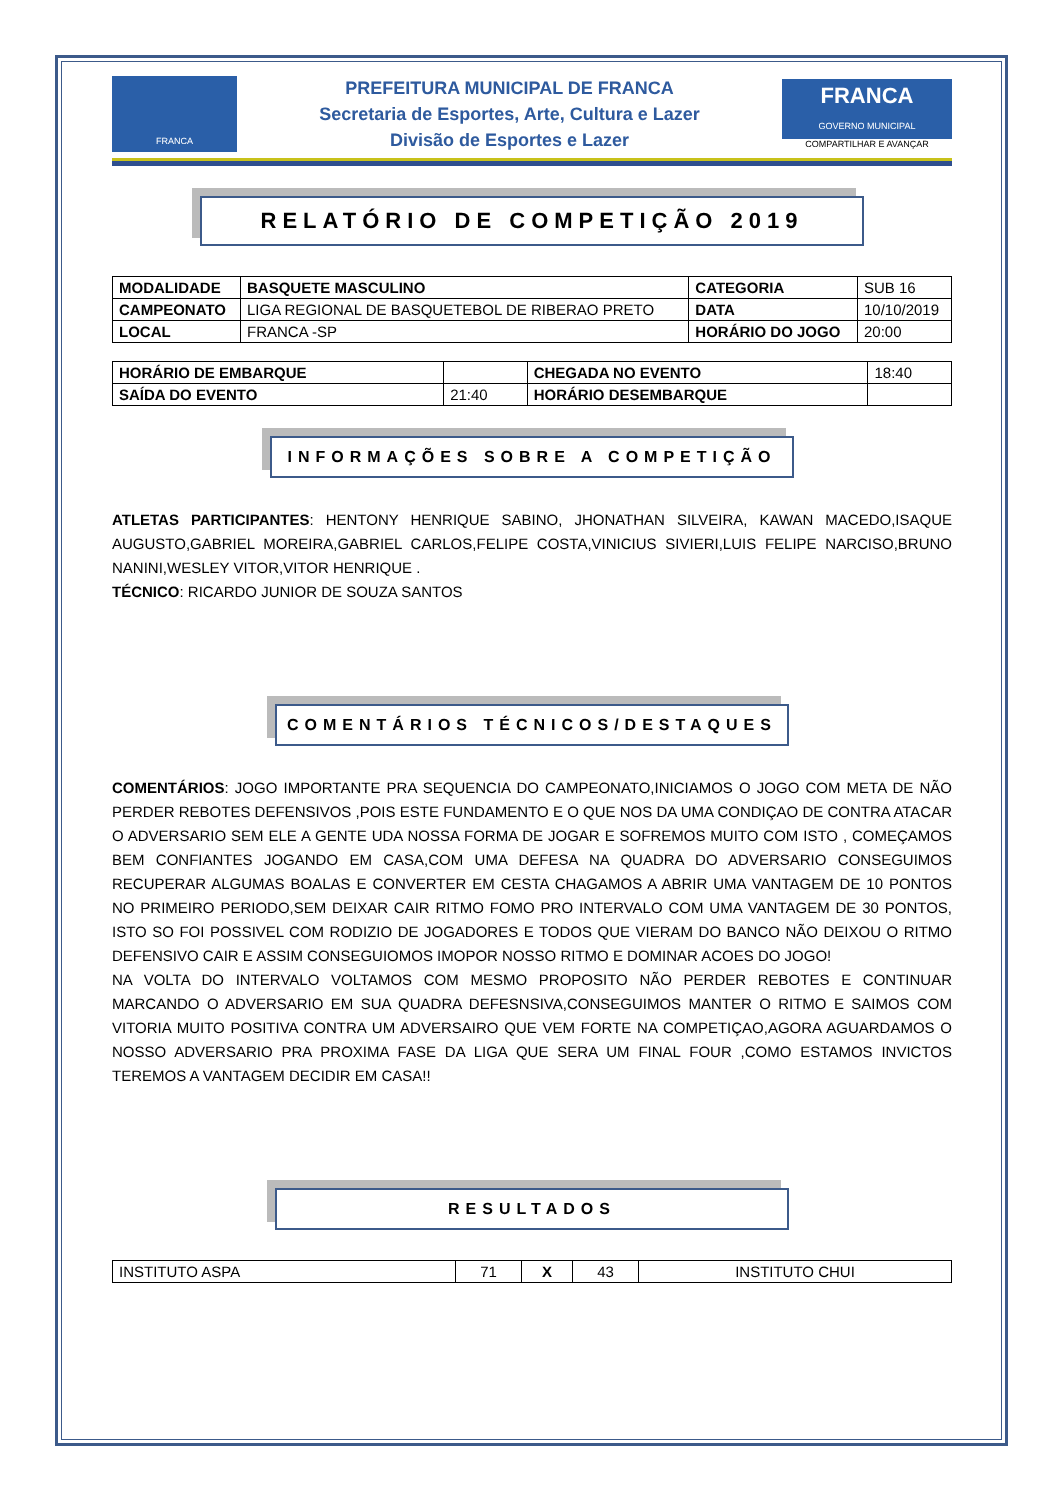FRANCA
PREFEITURA MUNICIPAL DE FRANCA
Secretaria de Esportes, Arte, Cultura e Lazer
Divisão de Esportes e Lazer
FRANCA
GOVERNO MUNICIPAL
COMPARTILHAR E AVANÇAR
RELATÓRIO DE COMPETIÇÃO 2019
| MODALIDADE | BASQUETE MASCULINO | CATEGORIA | SUB 16 |
| CAMPEONATO | LIGA REGIONAL DE BASQUETEBOL DE RIBERAO PRETO | DATA | 10/10/2019 |
| LOCAL | FRANCA -SP | HORÁRIO DO JOGO | 20:00 |
| HORÁRIO DE EMBARQUE | | CHEGADA NO EVENTO | 18:40 |
| SAÍDA DO EVENTO | 21:40 | HORÁRIO DESEMBARQUE | |
INFORMAÇÕES SOBRE A COMPETIÇÃO
ATLETAS PARTICIPANTES: HENTONY HENRIQUE SABINO, JHONATHAN SILVEIRA, KAWAN MACEDO,ISAQUE AUGUSTO,GABRIEL MOREIRA,GABRIEL CARLOS,FELIPE COSTA,VINICIUS SIVIERI,LUIS FELIPE NARCISO,BRUNO NANINI,WESLEY VITOR,VITOR HENRIQUE .
TÉCNICO: RICARDO JUNIOR DE SOUZA SANTOS
COMENTÁRIOS TÉCNICOS/DESTAQUES
COMENTÁRIOS: JOGO IMPORTANTE PRA SEQUENCIA DO CAMPEONATO,INICIAMOS O JOGO COM META DE NÃO PERDER REBOTES DEFENSIVOS ,POIS ESTE FUNDAMENTO E O QUE NOS DA UMA CONDIÇAO DE CONTRA ATACAR O ADVERSARIO SEM ELE A GENTE UDA NOSSA FORMA DE JOGAR E SOFREMOS MUITO COM ISTO , COMEÇAMOS BEM CONFIANTES JOGANDO EM CASA,COM UMA DEFESA NA QUADRA DO ADVERSARIO CONSEGUIMOS RECUPERAR ALGUMAS BOALAS E CONVERTER EM CESTA CHAGAMOS A ABRIR UMA VANTAGEM DE 10 PONTOS NO PRIMEIRO PERIODO,SEM DEIXAR CAIR RITMO FOMO PRO INTERVALO COM UMA VANTAGEM DE 30 PONTOS, ISTO SO FOI POSSIVEL COM RODIZIO DE JOGADORES E TODOS QUE VIERAM DO BANCO NÃO DEIXOU O RITMO DEFENSIVO CAIR E ASSIM CONSEGUIOMOS IMOPOR NOSSO RITMO E DOMINAR ACOES DO JOGO!
NA VOLTA DO INTERVALO VOLTAMOS COM MESMO PROPOSITO NÃO PERDER REBOTES E CONTINUAR MARCANDO O ADVERSARIO EM SUA QUADRA DEFESNSIVA,CONSEGUIMOS MANTER O RITMO E SAIMOS COM VITORIA MUITO POSITIVA CONTRA UM ADVERSAIRO QUE VEM FORTE NA COMPETIÇAO,AGORA AGUARDAMOS O NOSSO ADVERSARIO PRA PROXIMA FASE DA LIGA QUE SERA UM FINAL FOUR ,COMO ESTAMOS INVICTOS TEREMOS A VANTAGEM DECIDIR EM CASA!!
RESULTADOS
| INSTITUTO ASPA | 71 | X | 43 | INSTITUTO CHUI |